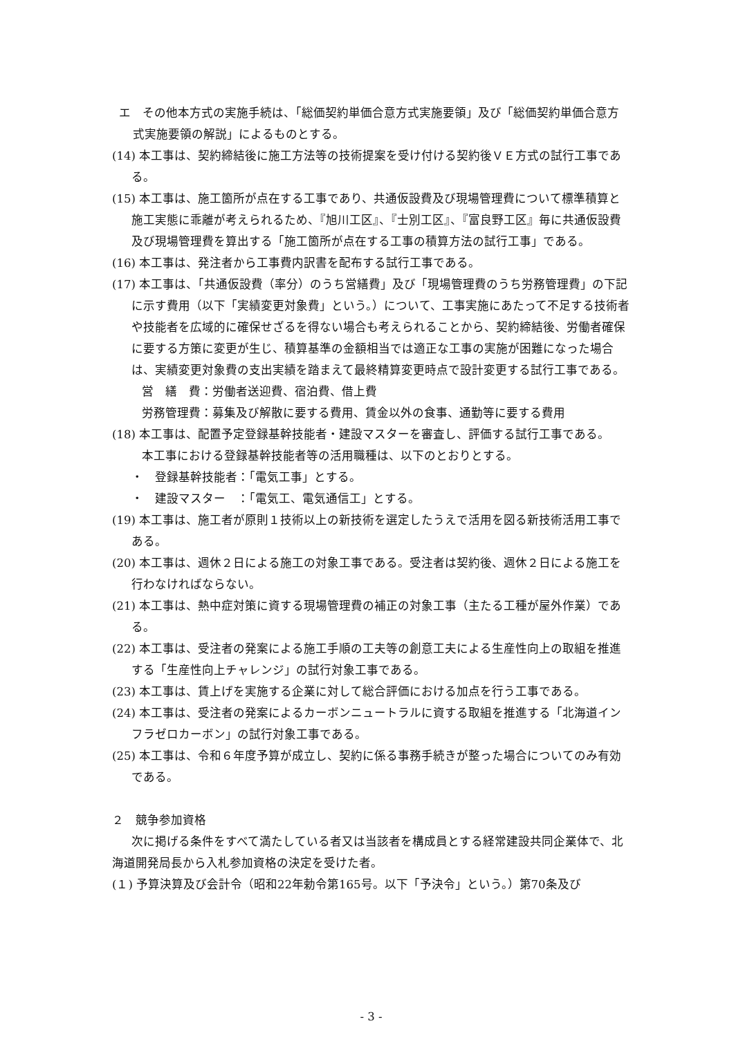エ　その他本方式の実施手続は、「総価契約単価合意方式実施要領」及び「総価契約単価合意方式実施要領の解説」によるものとする。
(14) 本工事は、契約締結後に施工方法等の技術提案を受け付ける契約後ＶＥ方式の試行工事である。
(15) 本工事は、施工箇所が点在する工事であり、共通仮設費及び現場管理費について標準積算と施工実態に乖離が考えられるため、『旭川工区』、『士別工区』、『富良野工区』毎に共通仮設費及び現場管理費を算出する「施工箇所が点在する工事の積算方法の試行工事」である。
(16) 本工事は、発注者から工事費内訳書を配布する試行工事である。
(17) 本工事は、「共通仮設費（率分）のうち営繕費」及び「現場管理費のうち労務管理費」の下記に示す費用（以下「実績変更対象費」という。）について、工事実施にあたって不足する技術者や技能者を広域的に確保せざるを得ない場合も考えられることから、契約締結後、労働者確保に要する方策に変更が生じ、積算基準の金額相当では適正な工事の実施が困難になった場合は、実績変更対象費の支出実績を踏まえて最終精算変更時点で設計変更する試行工事である。
営　繕　費：労働者送迎費、宿泊費、借上費
労務管理費：募集及び解散に要する費用、賃金以外の食事、通勤等に要する費用
(18) 本工事は、配置予定登録基幹技能者・建設マスターを審査し、評価する試行工事である。
本工事における登録基幹技能者等の活用職種は、以下のとおりとする。
・　登録基幹技能者：「電気工事」とする。
・　建設マスター　：「電気工、電気通信工」とする。
(19) 本工事は、施工者が原則１技術以上の新技術を選定したうえで活用を図る新技術活用工事である。
(20) 本工事は、週休２日による施工の対象工事である。受注者は契約後、週休２日による施工を行わなければならない。
(21) 本工事は、熱中症対策に資する現場管理費の補正の対象工事（主たる工種が屋外作業）である。
(22) 本工事は、受注者の発案による施工手順の工夫等の創意工夫による生産性向上の取組を推進する「生産性向上チャレンジ」の試行対象工事である。
(23) 本工事は、賃上げを実施する企業に対して総合評価における加点を行う工事である。
(24) 本工事は、受注者の発案によるカーボンニュートラルに資する取組を推進する「北海道インフラゼロカーボン」の試行対象工事である。
(25) 本工事は、令和６年度予算が成立し、契約に係る事務手続きが整った場合についてのみ有効である。
２　競争参加資格
次に掲げる条件をすべて満たしている者又は当該者を構成員とする経常建設共同企業体で、北海道開発局長から入札参加資格の決定を受けた者。
(１) 予算決算及び会計令（昭和22年勅令第165号。以下「予決令」という。）第70条及び
- 3 -